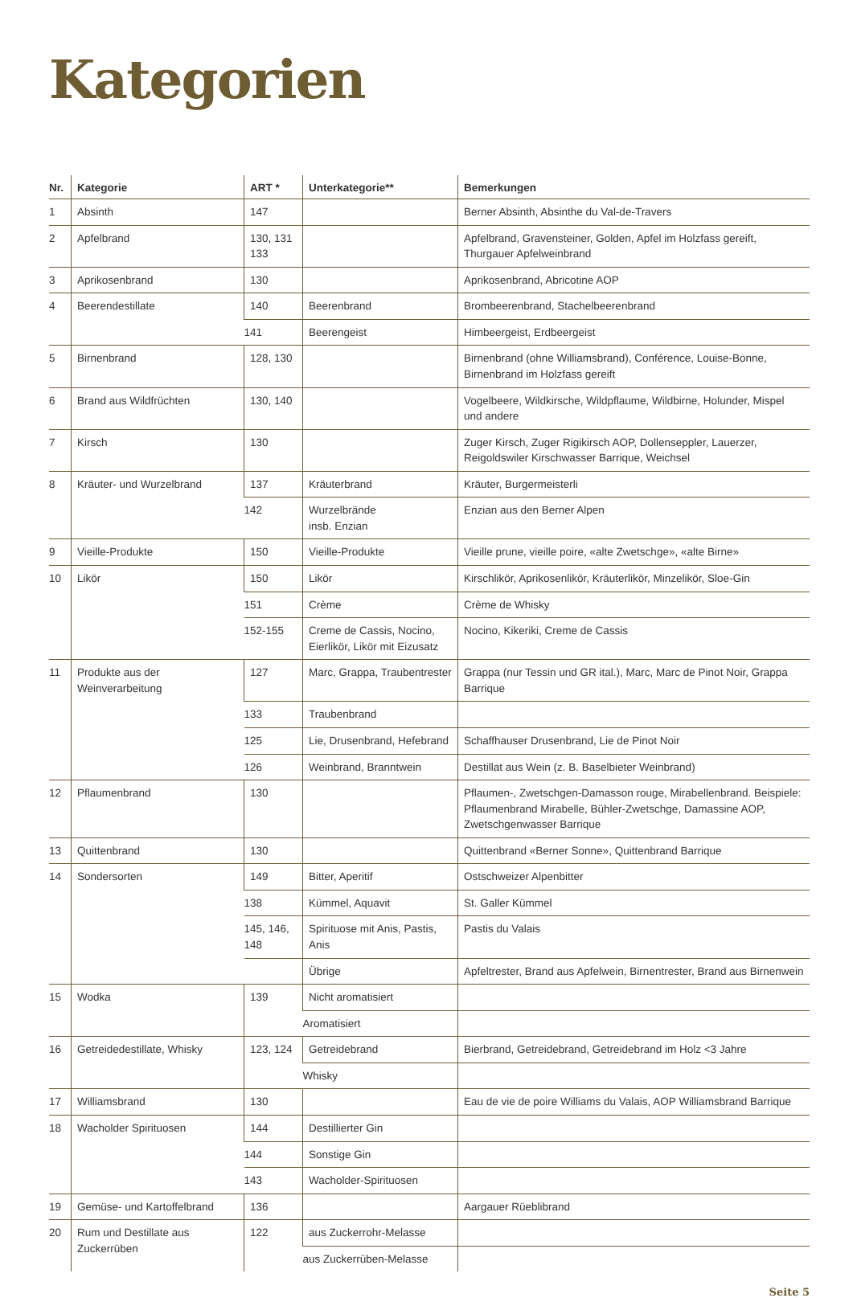Kategorien
| Nr. | Kategorie | ART * | Unterkategorie** | Bemerkungen |
| --- | --- | --- | --- | --- |
| 1 | Absinth | 147 | | Berner Absinth, Absinthe du Val-de-Travers |
| 2 | Apfelbrand | 130, 131 133 | | Apfelbrand, Gravensteiner, Golden, Apfel im Holzfass gereift, Thurgauer Apfelweinbrand |
| 3 | Aprikosenbrand | 130 | | Aprikosenbrand, Abricotine AOP |
| 4 | Beerendestillate | 140 | Beerenbrand | Brombeerenbrand, Stachelbeerenbrand |
| | | 141 | Beerengeist | Himbeergeist, Erdbeergeist |
| 5 | Birnenbrand | 128, 130 | | Birnenbrand (ohne Williamsbrand), Conférence, Louise-Bonne, Birnenbrand im Holzfass gereift |
| 6 | Brand aus Wildfrüchten | 130, 140 | | Vogelbeere, Wildkirsche, Wildpflaume, Wildbirne, Holunder, Mispel und andere |
| 7 | Kirsch | 130 | | Zuger Kirsch, Zuger Rigikirsch AOP, Dollenseppler, Lauerzer, Reigoldswiler Kirschwasser Barrique, Weichsel |
| 8 | Kräuter- und Wurzelbrand | 137 | Kräuterbrand | Kräuter, Burgermeisterli |
| | | 142 | Wurzelbrände insb. Enzian | Enzian aus den Berner Alpen |
| 9 | Vieille-Produkte | 150 | Vieille-Produkte | Vieille prune, vieille poire, «alte Zwetschge», «alte Birne» |
| 10 | Likör | 150 | Likör | Kirschlikör, Aprikosenlikör, Kräuterlikör, Minzelikör, Sloe-Gin |
| | | 151 | Crème | Crème de Whisky |
| | | 152-155 | Creme de Cassis, Nocino, Eierlikör, Likör mit Eizusatz | Nocino, Kikeriki, Creme de Cassis |
| 11 | Produkte aus der Weinverarbeitung | 127 | Marc, Grappa, Traubentrester | Grappa (nur Tessin und GR ital.), Marc, Marc de Pinot Noir, Grappa Barrique |
| | | 133 | Traubenbrand | |
| | | 125 | Lie, Drusenbrand, Hefebrand | Schaffhauser Drusenbrand, Lie de Pinot Noir |
| | | 126 | Weinbrand, Branntwein | Destillat aus Wein (z. B. Baselbieter Weinbrand) |
| 12 | Pflaumenbrand | 130 | | Pflaumen-, Zwetschgen-Damasson rouge, Mirabellenbrand. Beispiele: Pflaumenbrand Mirabelle, Bühler-Zwetschge, Damassine AOP, Zwetschgenwasser Barrique |
| 13 | Quittenbrand | 130 | | Quittenbrand «Berner Sonne», Quittenbrand Barrique |
| 14 | Sondersorten | 149 | Bitter, Aperitif | Ostschweizer Alpenbitter |
| | | 138 | Kümmel, Aquavit | St. Galler Kümmel |
| | | 145, 146, 148 | Spirituose mit Anis, Pastis, Anis | Pastis du Valais |
| | | | Übrige | Apfeltrester, Brand aus Apfelwein, Birnentrester, Brand aus Birnenwein |
| 15 | Wodka | 139 | Nicht aromatisiert | |
| | | | Aromatisiert | |
| 16 | Getreidedestillate, Whisky | 123, 124 | Getreidebrand | Bierbrand, Getreidebrand, Getreidebrand im Holz <3 Jahre |
| | | | Whisky | |
| 17 | Williamsbrand | 130 | | Eau de vie de poire Williams du Valais, AOP Williamsbrand Barrique |
| 18 | Wacholder Spirituosen | 144 | Destillierter Gin | |
| | | 144 | Sonstige Gin | |
| | | 143 | Wacholder-Spirituosen | |
| 19 | Gemüse- und Kartoffelbrand | 136 | | Aargauer Rüeblibrand |
| 20 | Rum und Destillate aus Zuckerrüben | 122 | aus Zuckerrohr-Melasse | |
| | | | aus Zuckerrüben-Melasse | |
Seite 5